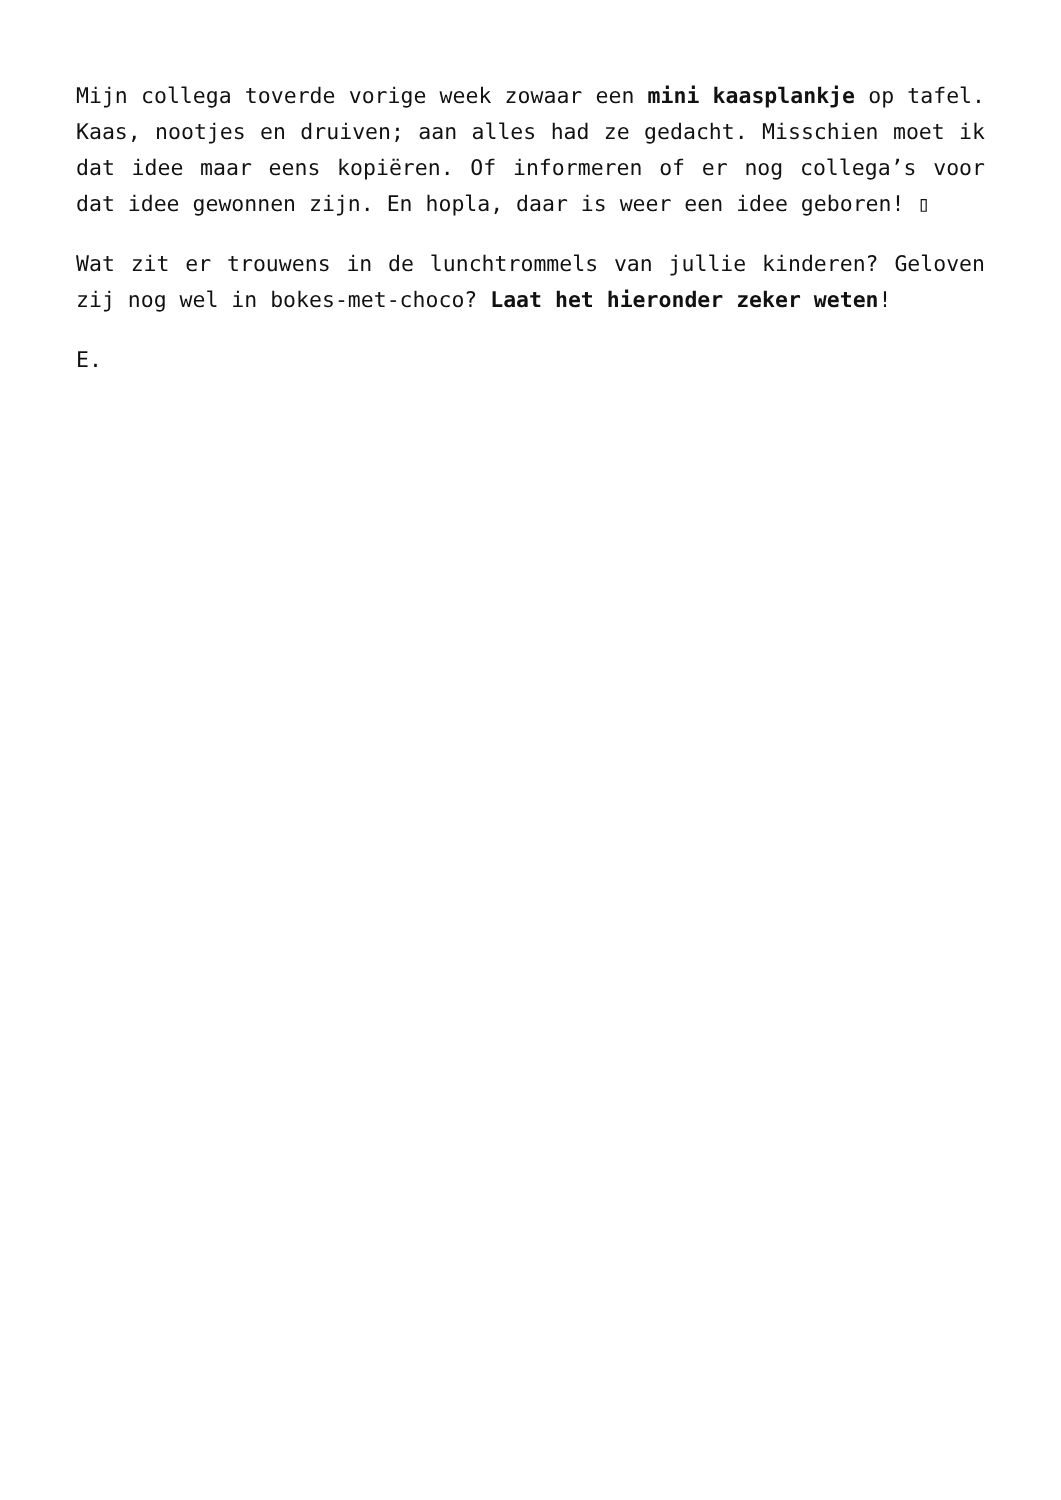Mijn collega toverde vorige week zowaar een mini kaasplankje op tafel. Kaas, nootjes en druiven; aan alles had ze gedacht. Misschien moet ik dat idee maar eens kopiëren. Of informeren of er nog collega’s voor dat idee gewonnen zijn. En hopla, daar is weer een idee geboren! ▯
Wat zit er trouwens in de lunchtrommels van jullie kinderen? Geloven zij nog wel in bokes-met-choco? Laat het hieronder zeker weten!
E.